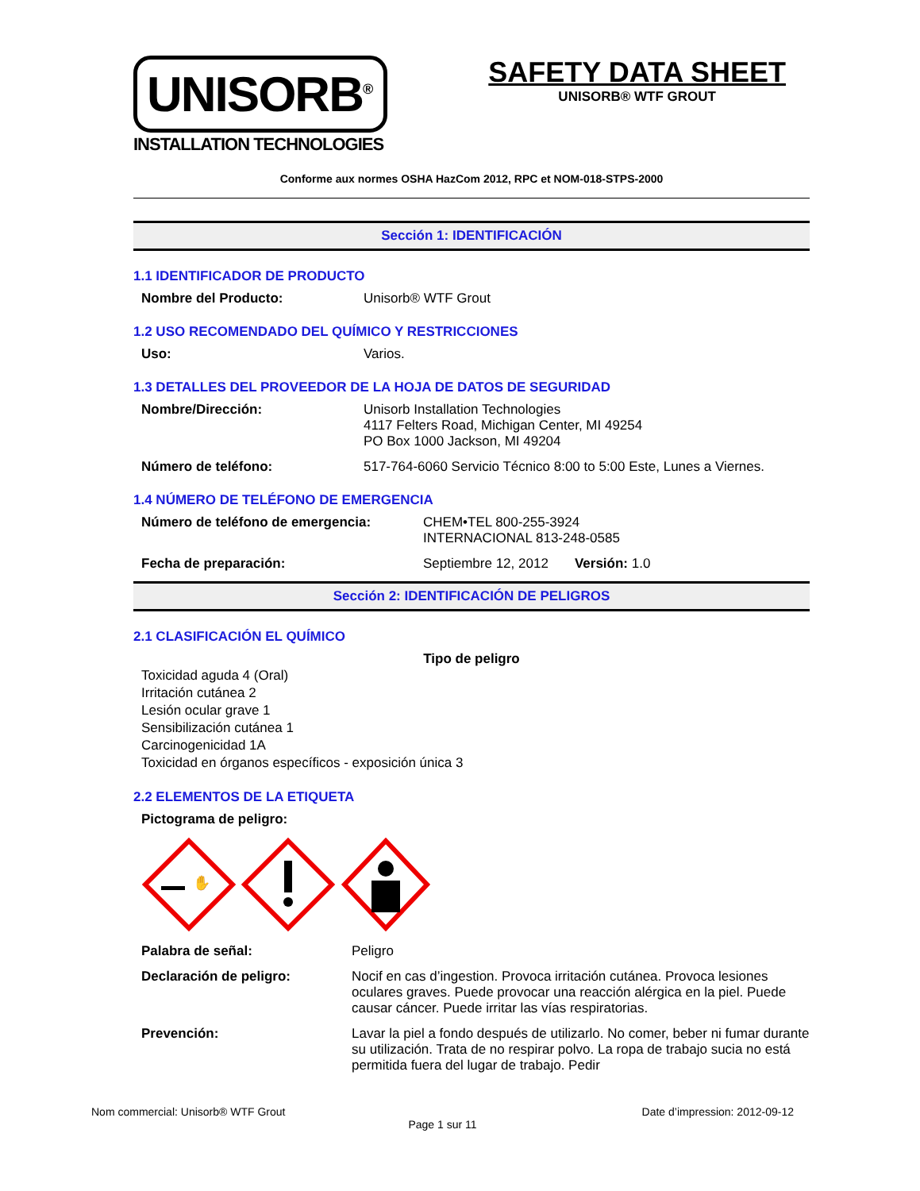UNISORB<sup>®</sup>
INSTALLATION TECHNOLOGIES
SAFETY DATA SHEET
UNISORB® WTF GROUT
Conforme aux normes OSHA HazCom 2012, RPC et NOM-018-STPS-2000
Sección 1: IDENTIFICACIÓN
1.1 IDENTIFICADOR DE PRODUCTO
Nombre del Producto: Unisorb® WTF Grout
1.2 USO RECOMENDADO DEL QUÍMICO Y RESTRICCIONES
Uso: Varios.
1.3 DETALLES DEL PROVEEDOR DE LA HOJA DE DATOS DE SEGURIDAD
Nombre/Dirección: Unisorb Installation Technologies
4117 Felters Road, Michigan Center, MI 49254
PO Box 1000 Jackson, MI 49204
Número de teléfono: 517-764-6060 Servicio Técnico 8:00 to 5:00 Este, Lunes a Viernes.
1.4 NÚMERO DE TELÉFONO DE EMERGENCIA
Número de teléfono de emergencia: CHEM•TEL 800-255-3924
INTERNACIONAL 813-248-0585
Fecha de preparación: Septiembre 12, 2012 Versión: 1.0
Sección 2: IDENTIFICACIÓN DE PELIGROS
2.1 CLASIFICACIÓN EL QUÍMICO
Tipo de peligro
Toxicidad aguda 4 (Oral)
Irritación cutánea 2
Lesión ocular grave 1
Sensibilización cutánea 1
Carcinogenicidad 1A
Toxicidad en órganos específicos - exposición única 3
2.2 ELEMENTOS DE LA ETIQUETA
Pictograma de peligro:
✋
Palabra de señal: Peligro
Declaración de peligro: Nocif en cas d’ingestion. Provoca irritación cutánea. Provoca lesiones oculares graves. Puede provocar una reacción alérgica en la piel. Puede causar cáncer. Puede irritar las vías respiratorias.
Prevención: Lavar la piel a fondo después de utilizarlo. No comer, beber ni fumar durante su utilización. Trata de no respirar polvo. La ropa de trabajo sucia no está permitida fuera del lugar de trabajo. Pedir
Nom commercial: Unisorb® WTF Grout Date d’impression: 2012-09-12
Page 1 sur 11